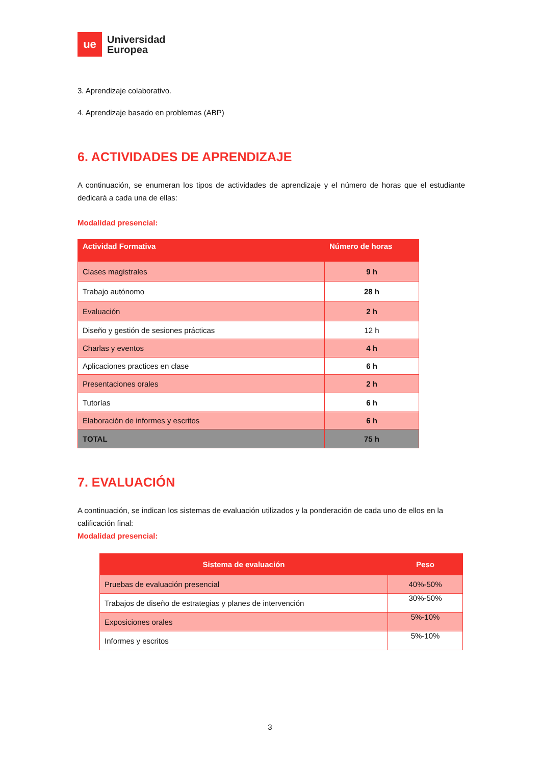ue
Universidad
Europea
3. Aprendizaje colaborativo.
4. Aprendizaje basado en problemas (ABP)
6. ACTIVIDADES DE APRENDIZAJE
A continuación, se enumeran los tipos de actividades de aprendizaje y el número de horas que el estudiante dedicará a cada una de ellas:
Modalidad presencial:
| Actividad Formativa | Número de horas |
| --- | --- |
| Clases magistrales | 9 h |
| Trabajo autónomo | 28 h |
| Evaluación | 2 h |
| Diseño y gestión de sesiones prácticas | 12 h |
| Charlas y eventos | 4 h |
| Aplicaciones practices en clase | 6 h |
| Presentaciones orales | 2 h |
| Tutorías | 6 h |
| Elaboración de informes y escritos | 6 h |
| TOTAL | 75 h |
7. EVALUACIÓN
A continuación, se indican los sistemas de evaluación utilizados y la ponderación de cada uno de ellos en la calificación final:
Modalidad presencial:
| Sistema de evaluación | Peso |
| --- | --- |
| Pruebas de evaluación presencial | 40%-50% |
| Trabajos de diseño de estrategias y planes de intervención | 30%-50% |
| Exposiciones orales | 5%-10% |
| Informes y escritos | 5%-10% |
3